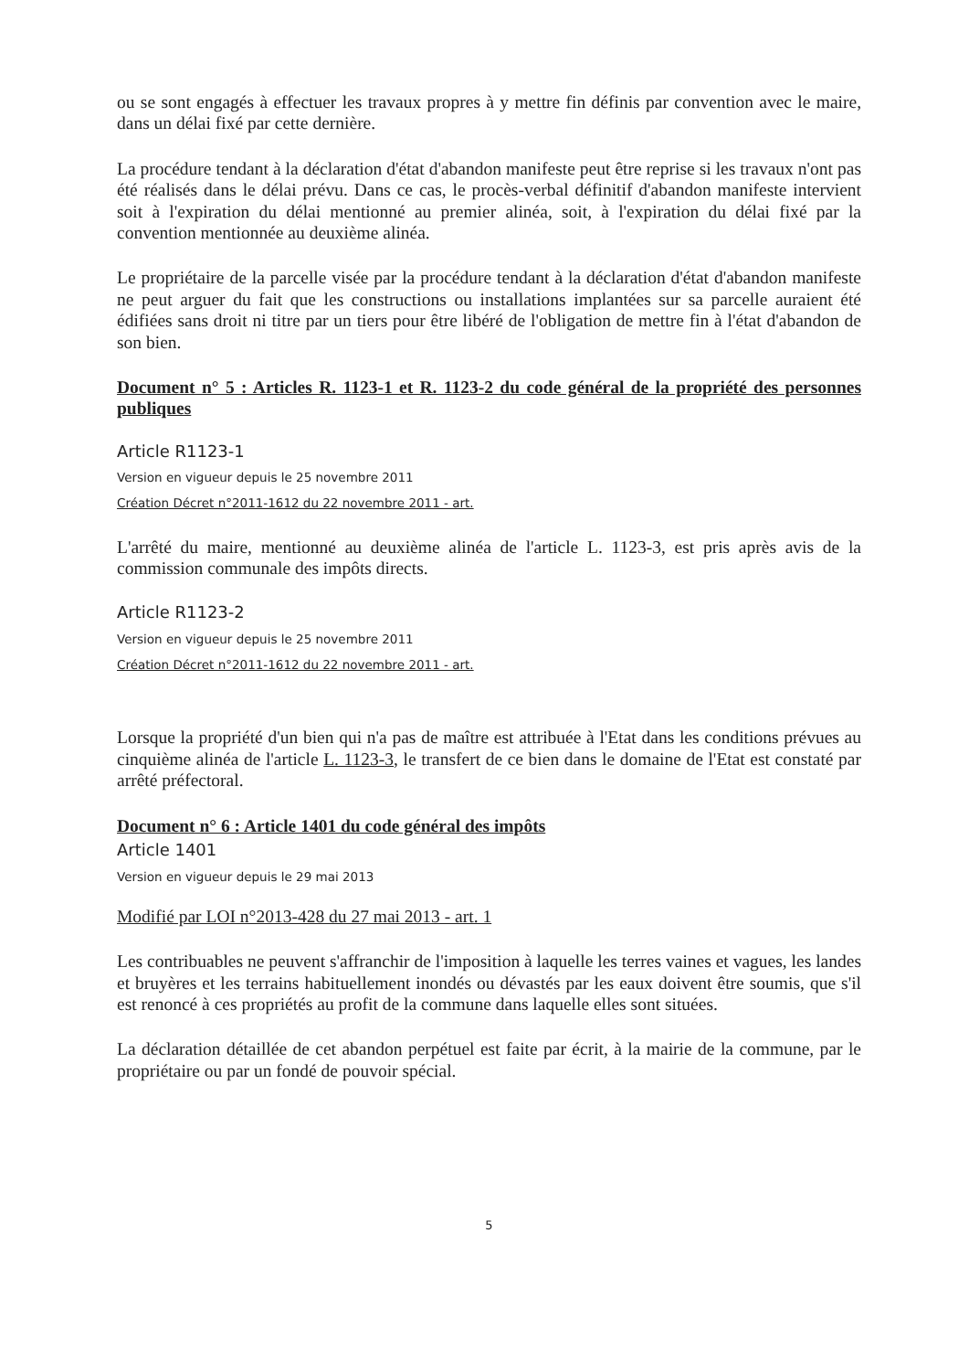ou se sont engagés à effectuer les travaux propres à y mettre fin définis par convention avec le maire, dans un délai fixé par cette dernière.
La procédure tendant à la déclaration d'état d'abandon manifeste peut être reprise si les travaux n'ont pas été réalisés dans le délai prévu. Dans ce cas, le procès-verbal définitif d'abandon manifeste intervient soit à l'expiration du délai mentionné au premier alinéa, soit, à l'expiration du délai fixé par la convention mentionnée au deuxième alinéa.
Le propriétaire de la parcelle visée par la procédure tendant à la déclaration d'état d'abandon manifeste ne peut arguer du fait que les constructions ou installations implantées sur sa parcelle auraient été édifiées sans droit ni titre par un tiers pour être libéré de l'obligation de mettre fin à l'état d'abandon de son bien.
Document n° 5 : Articles R. 1123-1 et R. 1123-2 du code général de la propriété des personnes publiques
Article R1123-1
Version en vigueur depuis le 25 novembre 2011
Création Décret n°2011-1612 du 22 novembre 2011 - art.
L'arrêté du maire, mentionné au deuxième alinéa de l'article L. 1123-3, est pris après avis de la commission communale des impôts directs.
Article R1123-2
Version en vigueur depuis le 25 novembre 2011
Création Décret n°2011-1612 du 22 novembre 2011 - art.
Lorsque la propriété d'un bien qui n'a pas de maître est attribuée à l'Etat dans les conditions prévues au cinquième alinéa de l'article L. 1123-3, le transfert de ce bien dans le domaine de l'Etat est constaté par arrêté préfectoral.
Document n° 6 : Article 1401 du code général des impôts
Article 1401
Version en vigueur depuis le 29 mai 2013
Modifié par LOI n°2013-428 du 27 mai 2013 - art. 1
Les contribuables ne peuvent s'affranchir de l'imposition à laquelle les terres vaines et vagues, les landes et bruyères et les terrains habituellement inondés ou dévastés par les eaux doivent être soumis, que s'il est renoncé à ces propriétés au profit de la commune dans laquelle elles sont situées.
La déclaration détaillée de cet abandon perpétuel est faite par écrit, à la mairie de la commune, par le propriétaire ou par un fondé de pouvoir spécial.
5